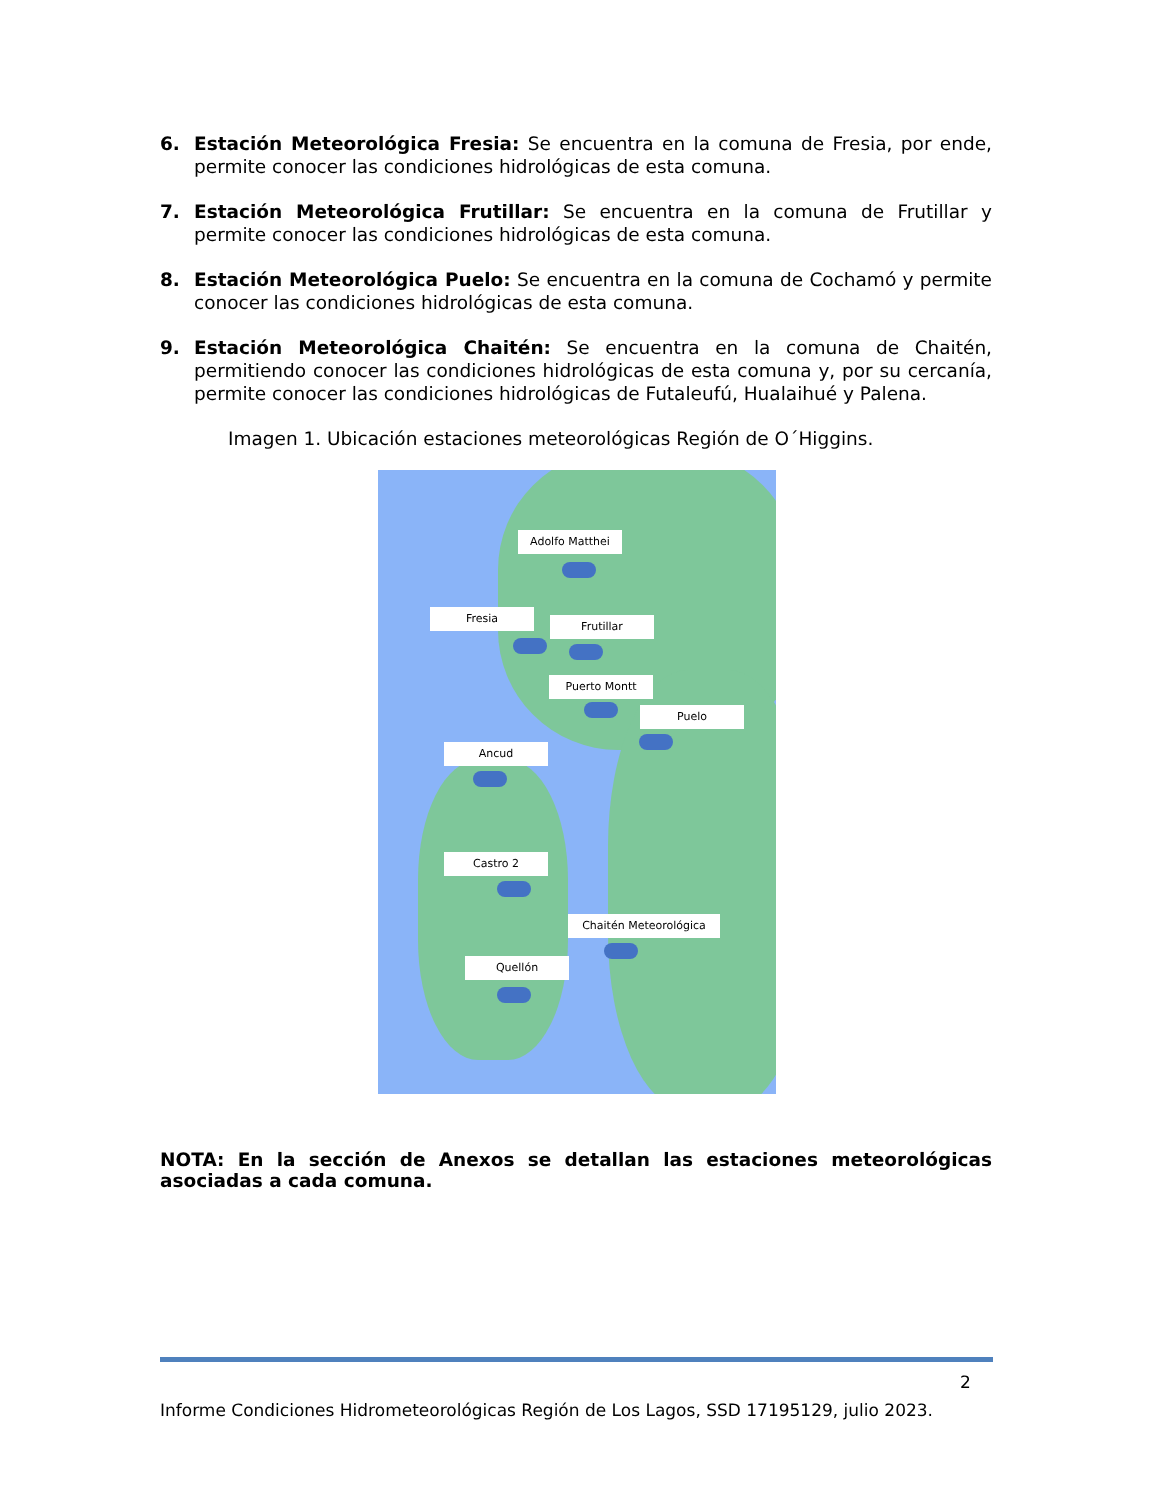6. Estación Meteorológica Fresia: Se encuentra en la comuna de Fresia, por ende, permite conocer las condiciones hidrológicas de esta comuna.
7. Estación Meteorológica Frutillar: Se encuentra en la comuna de Frutillar y permite conocer las condiciones hidrológicas de esta comuna.
8. Estación Meteorológica Puelo: Se encuentra en la comuna de Cochamó y permite conocer las condiciones hidrológicas de esta comuna.
9. Estación Meteorológica Chaitén: Se encuentra en la comuna de Chaitén, permitiendo conocer las condiciones hidrológicas de esta comuna y, por su cercanía, permite conocer las condiciones hidrológicas de Futaleufú, Hualaihué y Palena.
Imagen 1. Ubicación estaciones meteorológicas Región de O´Higgins.
Adolfo Matthei
Fresia
Frutillar
Puerto Montt
Puelo
Ancud
Castro 2
Chaitén Meteorológica
Quellón
NOTA: En la sección de Anexos se detallan las estaciones meteorológicas asociadas a cada comuna.
2
Informe Condiciones Hidrometeorológicas Región de Los Lagos, SSD 17195129, julio 2023.